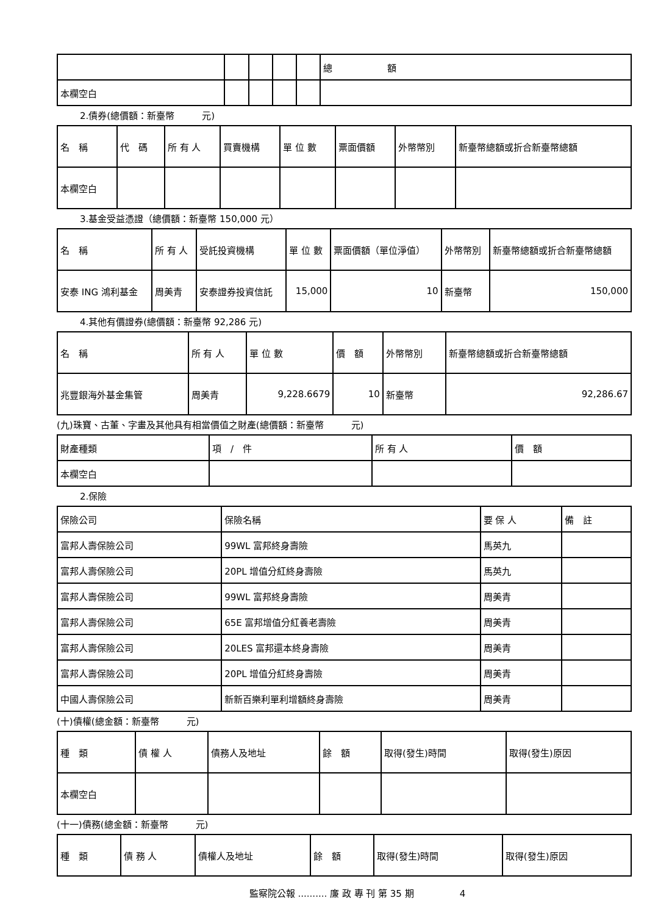| | | | | | 總 額 |
| --- | --- | --- | --- | --- | --- |
| 本欄空白 | | | | | |
2.債券(總價額：新臺幣　　　元)
| 名 稱 | 代 碼 | 所 有 人 | 買賣機構 | 單 位 數 | 票面價額 | 外幣幣別 | 新臺幣總額或折合新臺幣總額 |
| --- | --- | --- | --- | --- | --- | --- | --- |
| 本欄空白 | | | | | | | |
3.基金受益憑證（總價額：新臺幣 150,000 元）
| 名 稱 | 所 有 人 | 受託投資機構 | 單 位 數 | 票面價額（單位淨值） | 外幣幣別 | 新臺幣總額或折合新臺幣總額 |
| --- | --- | --- | --- | --- | --- | --- |
| 安泰 ING 鴻利基金 | 周美青 | 安泰證券投資信託 | 15,000 | 10 | 新臺幣 | 150,000 |
4.其他有價證券(總價額：新臺幣 92,286 元)
| 名 稱 | 所 有 人 | 單 位 數 | 價 額 | 外幣幣別 | 新臺幣總額或折合新臺幣總額 |
| --- | --- | --- | --- | --- | --- |
| 兆豐銀海外基金集管 | 周美青 | 9,228.6679 | 10 | 新臺幣 | 92,286.67 |
(九)珠寶、古董、字畫及其他具有相當價值之財產(總價額：新臺幣　　　元)
| 財產種類 | 項 / 件 | 所 有 人 | 價 額 |
| --- | --- | --- | --- |
| 本欄空白 | | | |
2.保險
| 保險公司 | 保險名稱 | 要 保 人 | 備 註 |
| --- | --- | --- | --- |
| 富邦人壽保險公司 | 99WL 富邦終身壽險 | 馬英九 | |
| 富邦人壽保險公司 | 20PL 增值分紅終身壽險 | 馬英九 | |
| 富邦人壽保險公司 | 99WL 富邦終身壽險 | 周美青 | |
| 富邦人壽保險公司 | 65E 富邦增值分紅養老壽險 | 周美青 | |
| 富邦人壽保險公司 | 20LES 富邦還本終身壽險 | 周美青 | |
| 富邦人壽保險公司 | 20PL 增值分紅終身壽險 | 周美青 | |
| 中國人壽保險公司 | 新新百樂利單利增額終身壽險 | 周美青 | |
(十)債權(總金額：新臺幣　　　元)
| 種 類 | 債 權 人 | 債務人及地址 | 餘 額 | 取得(發生)時間 | 取得(發生)原因 |
| --- | --- | --- | --- | --- | --- |
| 本欄空白 | | | | | |
(十一)債務(總金額：新臺幣　　　元)
| 種 類 | 債 務 人 | 債權人及地址 | 餘 額 | 取得(發生)時間 | 取得(發生)原因 |
| --- | --- | --- | --- | --- | --- |
監察院公報 .......... 廉 政 專 刊 第 35 期　　　　　4